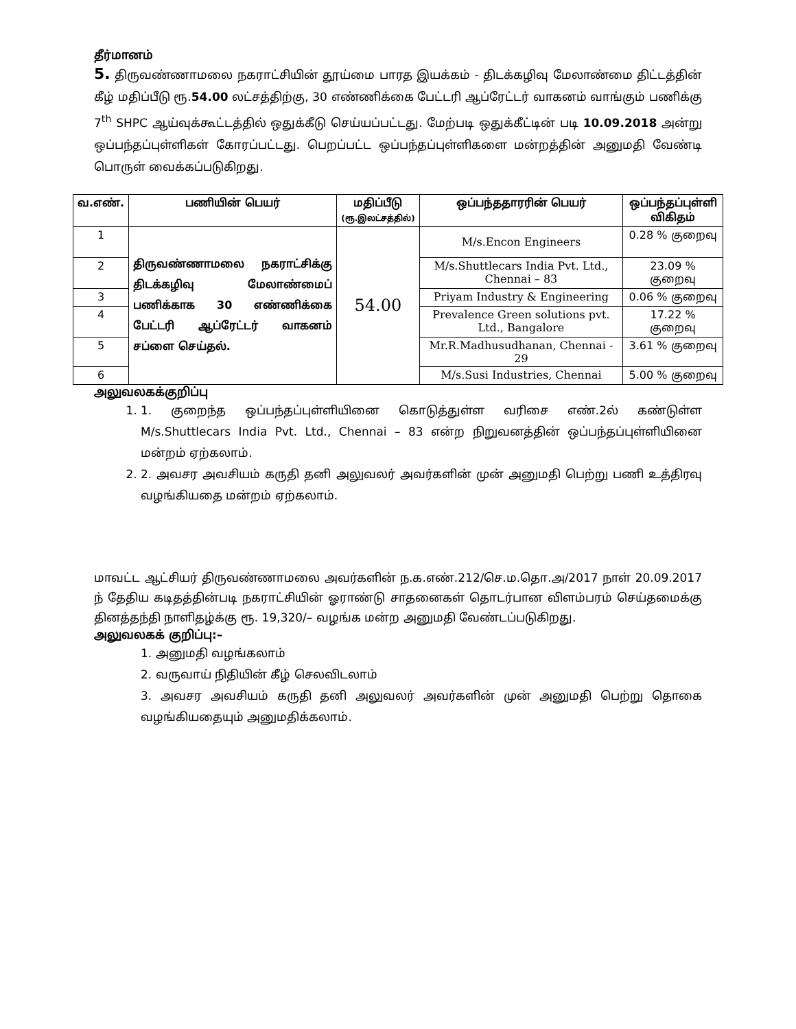தீர்மானம்
5. திருவண்ணாமலை நகராட்சியின் தூய்மை பாரத இயக்கம் - திடக்கழிவு மேலாண்மை திட்டத்தின் கீழ் மதிப்பீடு ரூ.54.00 லட்சத்திற்கு, 30 எண்ணிக்கை பேட்டரி ஆப்ரேட்டர் வாகனம் வாங்கும் பணிக்கு 7<sup>th</sup> SHPC ஆய்வுக்கூட்டத்தில் ஒதுக்கீடு செய்யப்பட்டது. மேற்படி ஒதுக்கீட்டின் படி 10.09.2018 அன்று ஒப்பந்தப்புள்ளிகள் கோரப்பட்டது. பெறப்பட்ட ஒப்பந்தப்புள்ளிகளை மன்றத்தின் அனுமதி வேண்டி பொருள் வைக்கப்படுகிறது.
| வ.எண். | பணியின் பெயர் | மதிப்பீடு (ரூ.இலட்சத்தில்) | ஒப்பந்ததாரரின் பெயர் | ஒப்பந்தப்புள்ளி விகிதம் |
| --- | --- | --- | --- | --- |
| 1 | திருவண்ணாமலை நகராட்சிக்கு திடக்கழிவு மேலாண்மைப் பணிக்காக 30 எண்ணிக்கை பேட்டரி ஆப்ரேட்டர் வாகனம் சப்ளை செய்தல். | 54.00 | M/s.Encon Engineers | 0.28 % குறைவு |
| 2 | | | M/s.Shuttlecars India Pvt. Ltd., Chennai – 83 | 23.09 % குறைவு |
| 3 | | | Priyam Industry & Engineering | 0.06 % குறைவு |
| 4 | | | Prevalence Green solutions pvt. Ltd., Bangalore | 17.22 % குறைவு |
| 5 | | | Mr.R.Madhusudhanan, Chennai - 29 | 3.61 % குறைவு |
| 6 | | | M/s.Susi Industries, Chennai | 5.00 % குறைவு |
அலுவலகக்குறிப்பு
1. 1. குறைந்த ஒப்பந்தப்புள்ளியினை கொடுத்துள்ள வரிசை எண்.2ல் கண்டுள்ள M/s.Shuttlecars India Pvt. Ltd., Chennai – 83 என்ற நிறுவனத்தின் ஒப்பந்தப்புள்ளியினை மன்றம் ஏற்கலாம்.
2. 2. அவசர அவசியம் கருதி தனி அலுவலர் அவர்களின் முன் அனுமதி பெற்று பணி உத்திரவு வழங்கியதை மன்றம் ஏற்கலாம்.
மாவட்ட ஆட்சியர் திருவண்ணாமலை அவர்களின் ந.க.எண்.212/செ.ம.தொ.அ/2017 நாள் 20.09.2017 ந் தேதிய கடிதத்தின்படி நகராட்சியின் ஓராண்டு சாதனைகள் தொடர்பான விளம்பரம் செய்தமைக்கு தினத்தந்தி நாளிதழ்க்கு ரூ. 19,320/– வழங்க மன்ற அனுமதி வேண்டப்படுகிறது.
அலுவலகக் குறிப்பு:–
1. அனுமதி வழங்கலாம்
2. வருவாய் நிதியின் கீழ் செலவிடலாம்
3. அவசர அவசியம் கருதி தனி அலுவலர் அவர்களின் முன் அனுமதி பெற்று தொகை வழங்கியதையும் அனுமதிக்கலாம்.